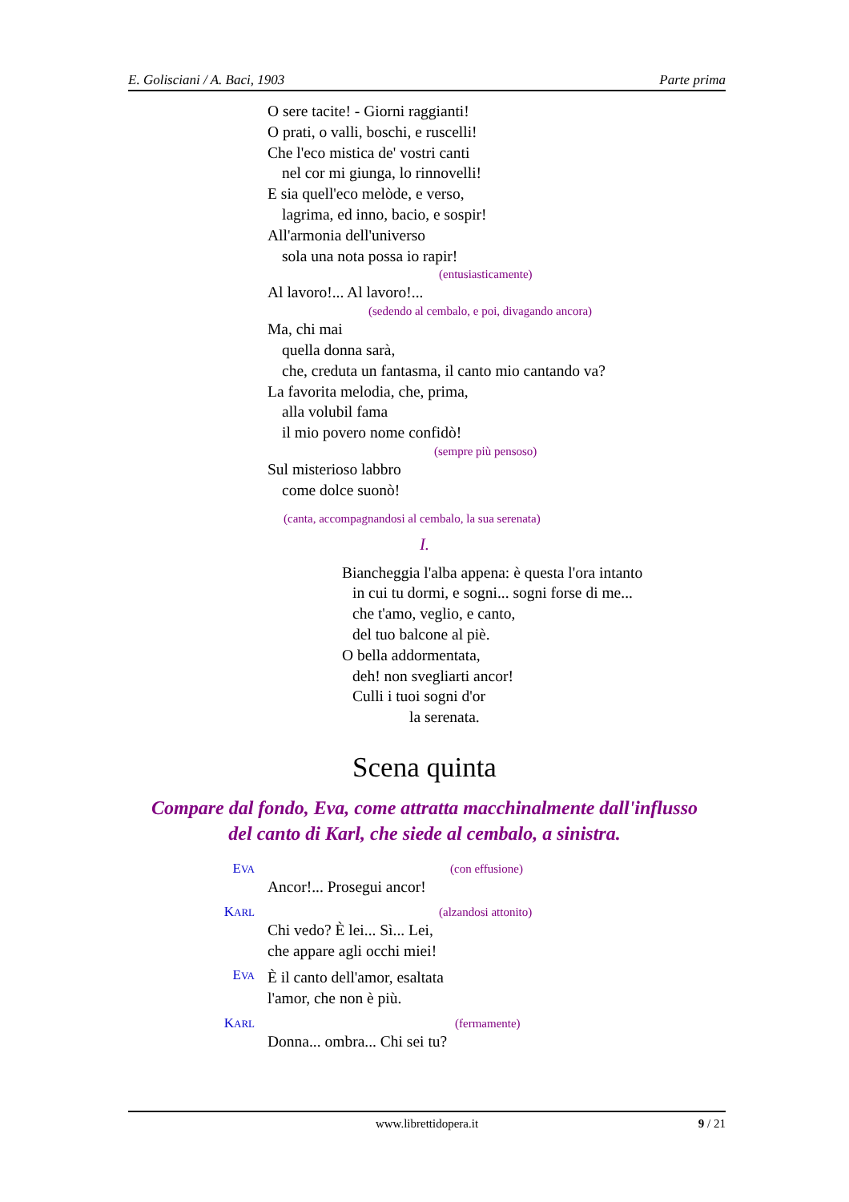E. Golisciani / A. Baci, 1903 Parte prima
O sere tacite! - Giorni raggianti!
O prati, o valli, boschi, e ruscelli!
Che l'eco mistica de' vostri canti
nel cor mi giunga, lo rinnovelli!
E sia quell'eco melòde, e verso,
lagrima, ed inno, bacio, e sospir!
All'armonia dell'universo
sola una nota possa io rapir!
(entusiasticamente)
Al lavoro!... Al lavoro!...
(sedendo al cembalo, e poi, divagando ancora)
Ma, chi mai
quella donna sarà,
che, creduta un fantasma, il canto mio cantando va?
La favorita melodia, che, prima,
alla volubil fama
il mio povero nome confidò!
(sempre più pensoso)
Sul misterioso labbro
come dolce suonò!
(canta, accompagnandosi al cembalo, la sua serenata)
I.
Biancheggia l'alba appena: è questa l'ora intanto
in cui tu dormi, e sogni... sogni forse di me...
che t'amo, veglio, e canto,
del tuo balcone al piè.
O bella addormentata,
deh! non svegliarti ancor!
Culli i tuoi sogni d'or
la serenata.
Scena quinta
Compare dal fondo, Eva, come attratta macchinalmente dall'influsso
del canto di Karl, che siede al cembalo, a sinistra.
EVA
(con effusione)
Ancor!... Prosegui ancor!
KARL
(alzandosi attonito)
Chi vedo? È lei... Sì... Lei,
che appare agli occhi miei!
EVA
È il canto dell'amor, esaltata
l'amor, che non è più.
KARL
(fermamente)
Donna... ombra... Chi sei tu?
www.librettidopera.it 9 / 21